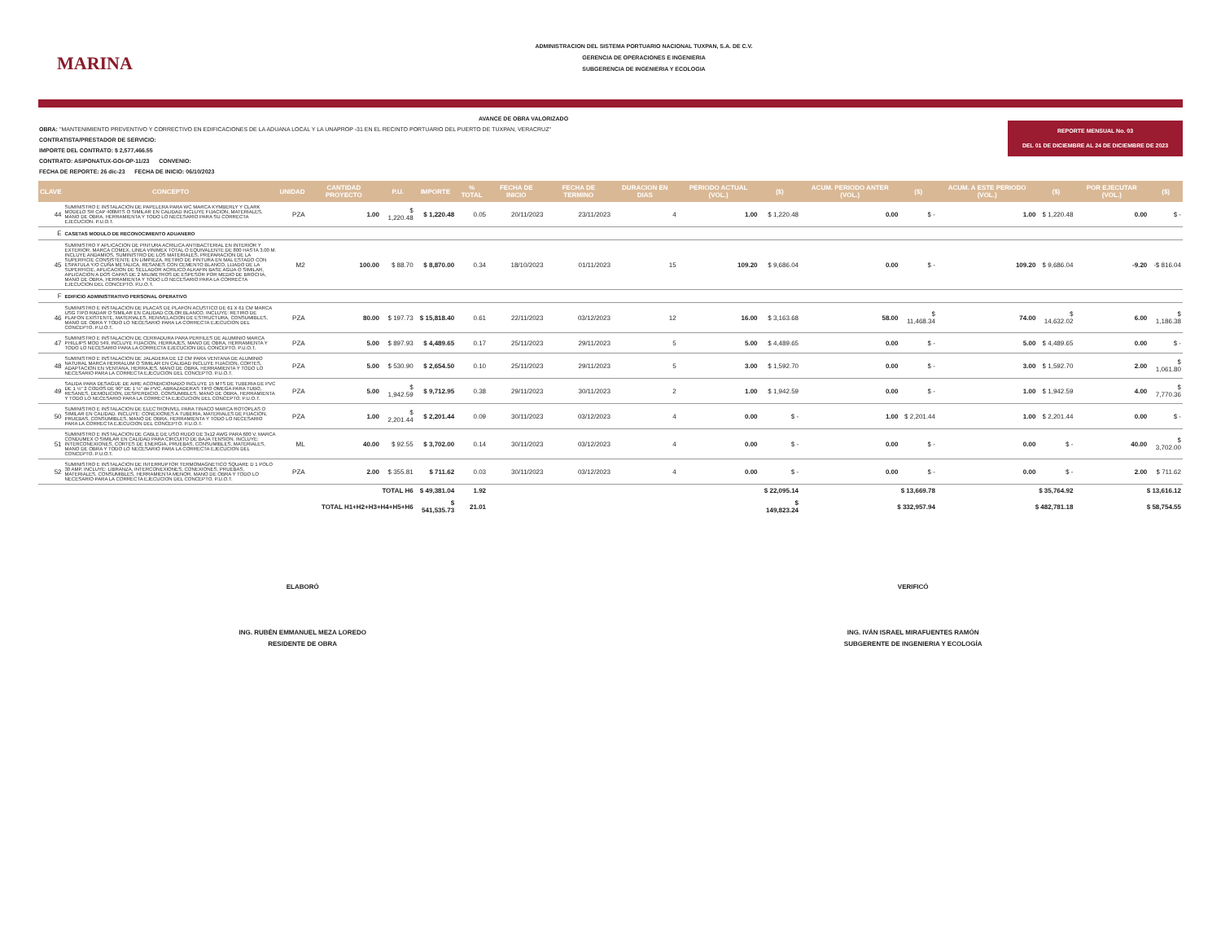MARINA
ADMINISTRACION DEL SISTEMA PORTUARIO NACIONAL TUXPAN, S.A. DE C.V.
GERENCIA DE OPERACIONES E INGENIERIA
SUBGERENCIA DE INGENIERIA Y ECOLOGIA
REPORTE MENSUAL No. 03
DEL 01 DE DICIEMBRE AL 24 DE DICIEMBRE DE 2023
AVANCE DE OBRA VALORIZADO
OBRA: "MANTENIMIENTO PREVENTIVO Y CORRECTIVO EN EDIFICACIONES DE LA ADUANA LOCAL Y LA UNAPROP -31 EN EL RECINTO PORTUARIO DEL PUERTO DE TUXPAN, VERACRUZ"
CONTRATISTA/PRESTADOR DE SERVICIO:
IMPORTE DEL CONTRATO: $ 2,577,466.55
CONTRATO: ASIPONATUX-GOI-OP-11/23 CONVENIO:
FECHA DE REPORTE: 26 dic-23 FECHA DE INICIO: 06/10/2023
| CLAVE | CONCEPTO | UNIDAD | CANTIDAD PROYECTO | P.U. | IMPORTE | % TOTAL | FECHA DE INICIO | FECHA DE TERMINO | DURACION EN DIAS | PERIODO ACTUAL (VOL.) | ($) | ACUM. PERIODO ANTER (VOL.) | ($) | ACUM. A ESTE PERIODO (VOL.) | ($) | POR EJECUTAR (VOL.) | ($) |
| --- | --- | --- | --- | --- | --- | --- | --- | --- | --- | --- | --- | --- | --- | --- | --- | --- | --- |
| 44 | SUMINISTRO E INSTALACION DE PAPELERA PARA WC MARCA KYMBERLY Y CLARK MODELO SR CAP 400MTS O SIMILAR EN CALIDAD INCLUYE FIJACION, MATERIALES, MANO DE OBRA, HERRAMIENTA Y TODO LO NECESARIO PARA SU CORRECTA EJECUCION. P.U.O.T. | PZA | 1.00 | $ 1,220.48 | $ 1,220.48 | 0.05 | 20/11/2023 | 23/11/2023 | 4 | 1.00 | $ 1,220.48 | 0.00 | $ - | 1.00 | $ 1,220.48 | 0.00 | $ - |
| E | CASETAS MODULO DE RECONOCIMIENTO ADUANERO | | | | | | | | | | | | | | | | |
| 45 | SUMINISTRO Y APLICACION DE PINTURA ACRILICA ANTIBACTERIAL EN INTERIOR Y EXTERIOR, MARCA COMEX, LINEA VINIMEX TOTAL O EQUIVALENTE DE 800 HASTA 3.00 M. INCLUYE ANDAMIOS, SUMINISTRO DE LOS MATERIALES, PREPARACION DE LA SUPERFICIE CONSISTENTE EN LIMPIEZA, RETIRO DE PINTURA EN MAL ESTADO CON ESPATULA Y/O CUÑA METALICA, RESANES CON CEMENTO BLANCO, LIJADO DE LA SUPERFICIE, APLICACION DE SELLADOR ACRILICO ALKAFIN BASE AGUA O SIMILAR, APLICACION A DOS CAPAS DE 2 MILIMETROS DE ESPESOR POR MEDIO DE BROCHA, MANO DE OBRA, HERRAMIENTA Y TODO LO NECESARIO PARA LA CORRECTA EJECUCION DEL CONCEPTO. P.U.O.T. | M2 | 100.00 | $ 88.70 | $ 8,870.00 | 0.34 | 18/10/2023 | 01/11/2023 | 15 | 109.20 | $ 9,686.04 | 0.00 | $ - | 109.20 | $ 9,686.04 | -9.20 | -$ 816.04 |
| F | EDIFICIO ADMINISTRATIVO PERSONAL OPERATIVO | | | | | | | | | | | | | | | | |
| 46 | SUMINISTRO E INSTALACION DE PLACAS DE PLAFON ACUSTICO DE 61 X 61 CM MARCA USG TIPO RADAR O SIMILAR EN CALIDAD COLOR BLANCO. INCLUYE: RETIRO DE PLAFON EXISTENTE, MATERIALES, RENIVELACION DE ESTRUCTURA, CONSUMIBLES, MANO DE OBRA Y TODO LO NECESARIO PARA LA CORRECTA EJECUCION DEL CONCEPTO. P.U.O.T. | PZA | 80.00 | $ 197.73 | $ 15,818.40 | 0.61 | 22/11/2023 | 03/12/2023 | 12 | 16.00 | $ 3,163.68 | 58.00 | $ 11,468.34 | 74.00 | $ 14,632.02 | 6.00 | $ 1,186.38 |
| 47 | SUMINISTRO E INSTALACION DE CERRADURA PARA PERFILES DE ALUMINIO MARCA PHILLIPS MOD 549, INCLUYE FIJACION, HERRAJES, MANO DE OBRA, HERRAMIENTA Y TODO LO NECESARIO PARA LA CORRECTA EJECUCION DEL CONCEPTO. P.U.O.T. | PZA | 5.00 | $ 897.93 | $ 4,489.65 | 0.17 | 25/11/2023 | 29/11/2023 | 5 | 5.00 | $ 4,489.65 | 0.00 | $ - | 5.00 | $ 4,489.65 | 0.00 | $ - |
| 48 | SUMINISTRO E INSTALACION DE JALADERA DE 12 CM PARA VENTANA DE ALUMINIO NATURAL MARCA HERRALUM O SIMILAR EN CALIDAD INCLUYE FIJACION, CORTES, ADAPTACION EN VENTANA, HERRAJES, MANO DE OBRA, HERRAMIENTA Y TODO LO NECESARIO PARA LA CORRECTA EJECUCION DEL CONCEPTO. P.U.O.T. | PZA | 5.00 | $ 530.90 | $ 2,654.50 | 0.10 | 25/11/2023 | 29/11/2023 | 5 | 3.00 | $ 1,592.70 | 0.00 | $ - | 3.00 | $ 1,592.70 | 2.00 | $ 1,061.80 |
| 49 | SALIDA PARA DESAGUE DE AIRE ACONDICIONADO INCLUYE 15 MTS DE TUBERIA DE PVC DE 1 ½" 2 CODOS DE 90° DE 1 ½" de PVC, ABRAZADERAS TIPO OMEGA PARA TUBO, RESANES, DEMOLICION, DESPERDICIO, CONSUMIBLES, MANO DE OBRA, HERRAMIENTA Y TODO LO NECESARIO PARA LA CORRECTA EJECUCION DEL CONCEPTO. P.U.O.T. | PZA | 5.00 | $ 1,942.59 | $ 9,712.95 | 0.38 | 29/11/2023 | 30/11/2023 | 2 | 1.00 | $ 1,942.59 | 0.00 | $ - | 1.00 | $ 1,942.59 | 4.00 | $ 7,770.36 |
| 50 | SUMINISTRO E INSTALACION DE ELECTRONIVEL PARA TINACO MARCA ROTOPLAS O SIMILAR EN CALIDAD. INCLUYE: CONEXIONES A TUBERIA, MATERIALES DE FIJACION, PRUEBAS, CONSUMIBLES, MANO DE OBRA, HERRAMIENTA Y TODO LO NECESARIO PARA LA CORRECTA EJECUCION DEL CONCEPTO. P.U.O.T. | PZA | 1.00 | $ 2,201.44 | $ 2,201.44 | 0.09 | 30/11/2023 | 03/12/2023 | 4 | 0.00 | $ - | 1.00 | $ 2,201.44 | 1.00 | $ 2,201.44 | 0.00 | $ - |
| 51 | SUMINISTRO E INSTALACION DE CABLE DE USO RUDO DE 3x12 AWG PARA 600 V. MARCA CONDUMEX O SIMILAR EN CALIDAD PARA CIRCUITO DE BAJA TENSION. INCLUYE: INTERCONEXIONES, CORTES DE ENERGIA, PRUEBAS, CONSUMIBLES, MATERIALES, MANO DE OBRA Y TODO LO NECESARIO PARA LA CORRECTA EJECUCION DEL CONCEPTO. P.U.O.T. | ML | 40.00 | $ 92.55 | $ 3,702.00 | 0.14 | 30/11/2023 | 03/12/2023 | 4 | 0.00 | $ - | 0.00 | $ - | 0.00 | $ - | 40.00 | $ 3,702.00 |
| 52 | SUMINISTRO E INSTALACION DE INTERRUPTOR TERMOMAGNETICO SQUARE D 1 POLO 30 AMP. INCLUYE: LIBRANZA, INTERCONEXIONES, CONEXIONES, PRUEBAS, MATERIALES, CONSUMIBLES, HERRAMIENTA MENOR, MANO DE OBRA Y TODO LO NECESARIO PARA LA CORRECTA EJECUCION DEL CONCEPTO. P.U.O.T. | PZA | 2.00 | $ 355.81 | $ 711.62 | 0.03 | 30/11/2023 | 03/12/2023 | 4 | 0.00 | $ - | 0.00 | $ - | 0.00 | $ - | 2.00 | $ 711.62 |
| TOTAL H6 | | | | | $ 49,381.04 | 1.92 | | | | | $ 22,095.14 | $ 13,669.78 | | $ 35,764.92 | | $ 13,616.12 | |
| TOTAL H1+H2+H3+H4+H5+H6 | | | | | $ 541,535.73 | 21.01 | | | | | $ 149,823.24 | $ 332,957.94 | | $ 482,781.18 | | $ 58,754.55 | |
ELABORÓ
ING. RUBÉN EMMANUEL MEZA LOREDO
RESIDENTE DE OBRA
VERIFICÓ
ING. IVÁN ISRAEL MIRAFUENTES RAMÓN
SUBGERENTE DE INGENIERIA Y ECOLOGÍA